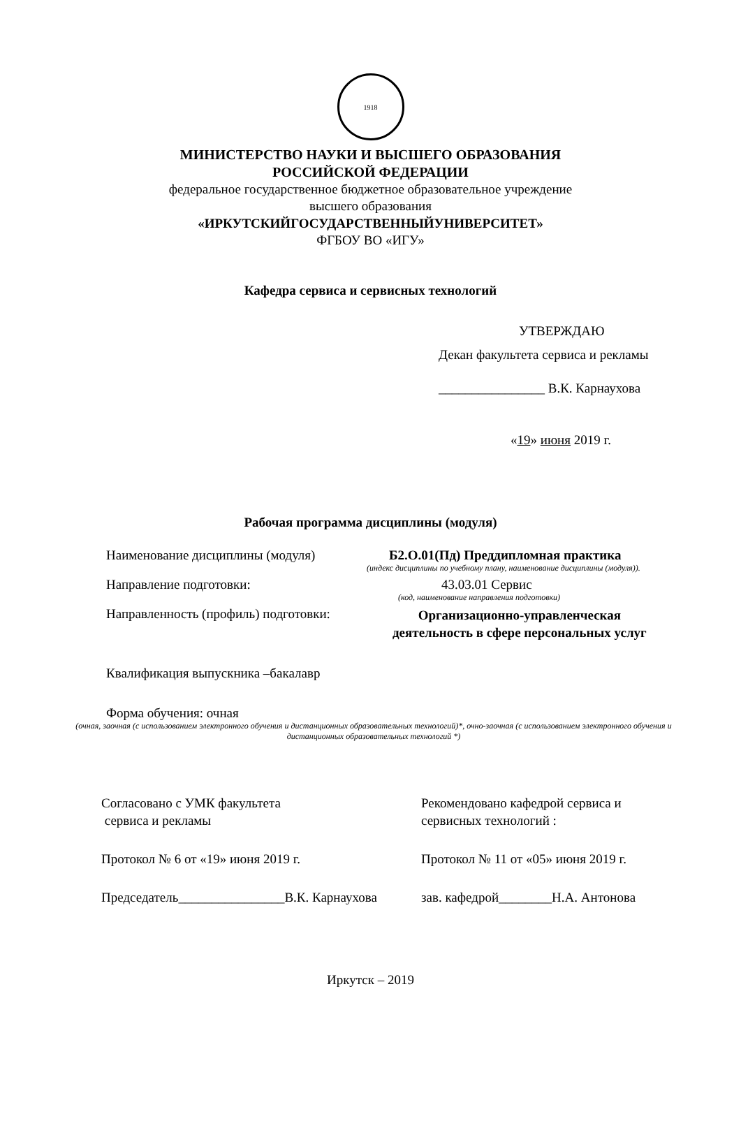1918
МИНИСТЕРСТВО НАУКИ И ВЫСШЕГО ОБРАЗОВАНИЯ
РОССИЙСКОЙ ФЕДЕРАЦИИ
федеральное государственное бюджетное образовательное учреждение
высшего образования
«ИРКУТСКИЙГОСУДАРСТВЕННЫЙУНИВЕРСИТЕТ»
ФГБОУ ВО «ИГУ»
Кафедра сервиса и сервисных технологий
УТВЕРЖДАЮ
Декан факультета сервиса и рекламы
________________ В.К. Карнаухова
«19» июня 2019 г.
Рабочая программа дисциплины (модуля)
Наименование дисциплины (модуля) Б2.О.01(Пд) Преддипломная практика
(индекс дисциплины по учебному плану, наименование дисциплины (модуля)).
Направление подготовки: 43.03.01 Сервис
(код, наименование направления подготовки)
Направленность (профиль) подготовки:
Организационно-управленческая
деятельность в сфере персональных услуг
Квалификация выпускника –бакалавр
Форма обучения: очная
(очная, заочная (с использованием электронного обучения и дистанционных образовательных технологий)*, очно-заочная (с использованием электронного обучения и дистанционных образовательных технологий *)
Согласовано с УМК факультета
сервиса и рекламы
Протокол № 6 от «19» июня 2019 г.
Председатель________________В.К. Карнаухова
Рекомендовано кафедрой сервиса и
сервисных технологий :
Протокол № 11 от «05» июня 2019 г.
зав. кафедрой________Н.А. Антонова
Иркутск – 2019